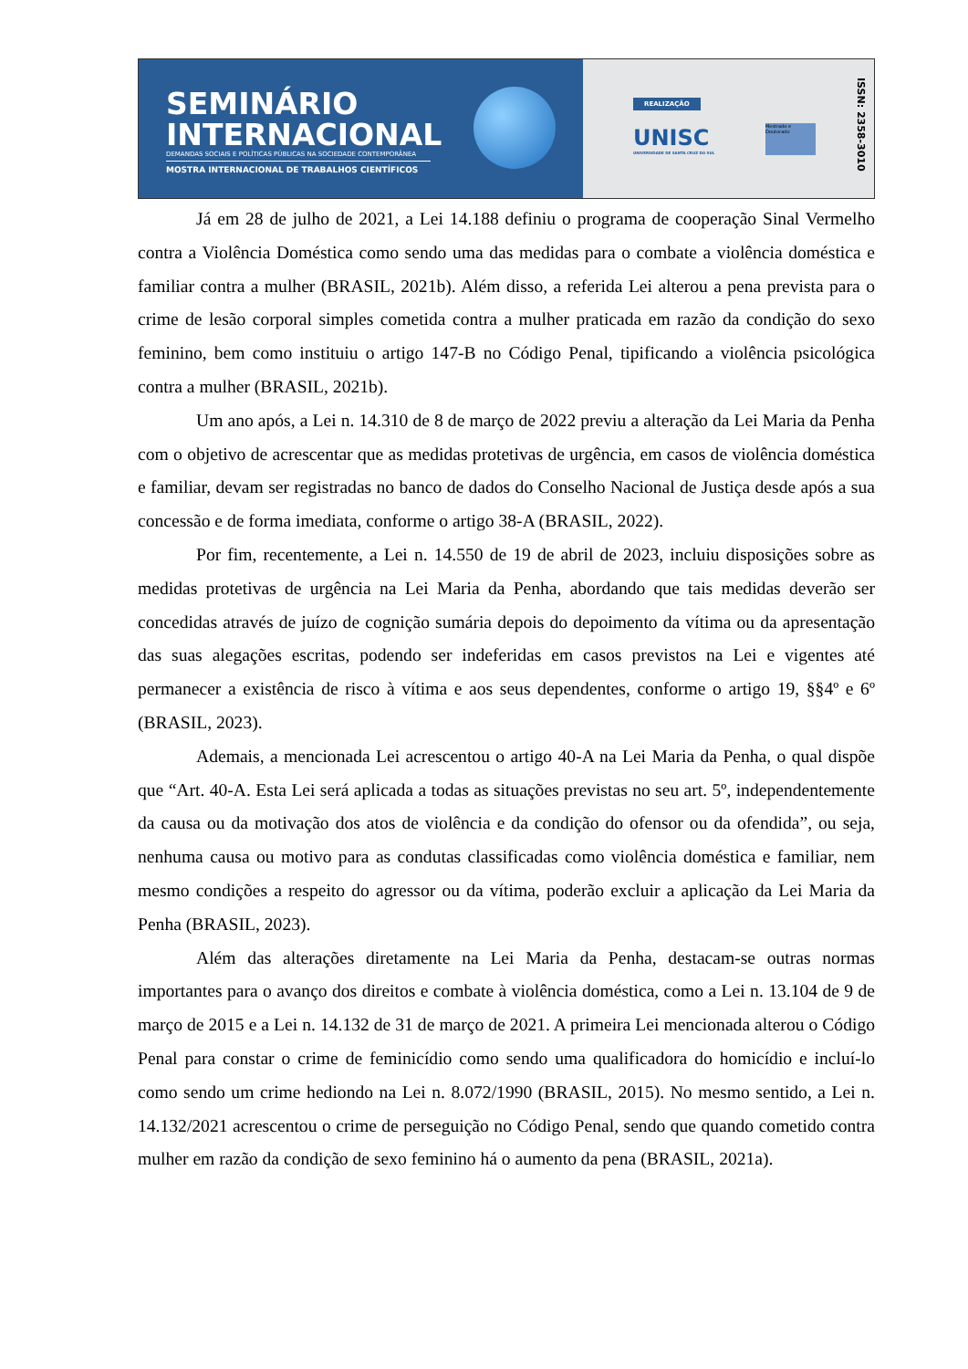SEMINÁRIO
INTERNACIONAL
DEMANDAS SOCIAIS E POLÍTICAS PÚBLICAS NA SOCIEDADE CONTEMPORÂNEA
MOSTRA INTERNACIONAL DE TRABALHOS CIENTÍFICOS
REALIZAÇÃO
UNISC
UNIVERSIDADE DE SANTA CRUZ DO SUL
Mestrado e Doutorado
ISSN: 2358-3010
Já em 28 de julho de 2021, a Lei 14.188 definiu o programa de cooperação Sinal Vermelho contra a Violência Doméstica como sendo uma das medidas para o combate a violência doméstica e familiar contra a mulher (BRASIL, 2021b). Além disso, a referida Lei alterou a pena prevista para o crime de lesão corporal simples cometida contra a mulher praticada em razão da condição do sexo feminino, bem como instituiu o artigo 147-B no Código Penal, tipificando a violência psicológica contra a mulher (BRASIL, 2021b).
Um ano após, a Lei n. 14.310 de 8 de março de 2022 previu a alteração da Lei Maria da Penha com o objetivo de acrescentar que as medidas protetivas de urgência, em casos de violência doméstica e familiar, devam ser registradas no banco de dados do Conselho Nacional de Justiça desde após a sua concessão e de forma imediata, conforme o artigo 38-A (BRASIL, 2022).
Por fim, recentemente, a Lei n. 14.550 de 19 de abril de 2023, incluiu disposições sobre as medidas protetivas de urgência na Lei Maria da Penha, abordando que tais medidas deverão ser concedidas através de juízo de cognição sumária depois do depoimento da vítima ou da apresentação das suas alegações escritas, podendo ser indeferidas em casos previstos na Lei e vigentes até permanecer a existência de risco à vítima e aos seus dependentes, conforme o artigo 19, §§4º e 6º (BRASIL, 2023).
Ademais, a mencionada Lei acrescentou o artigo 40-A na Lei Maria da Penha, o qual dispõe que “Art. 40-A. Esta Lei será aplicada a todas as situações previstas no seu art. 5º, independentemente da causa ou da motivação dos atos de violência e da condição do ofensor ou da ofendida”, ou seja, nenhuma causa ou motivo para as condutas classificadas como violência doméstica e familiar, nem mesmo condições a respeito do agressor ou da vítima, poderão excluir a aplicação da Lei Maria da Penha (BRASIL, 2023).
Além das alterações diretamente na Lei Maria da Penha, destacam-se outras normas importantes para o avanço dos direitos e combate à violência doméstica, como a Lei n. 13.104 de 9 de março de 2015 e a Lei n. 14.132 de 31 de março de 2021. A primeira Lei mencionada alterou o Código Penal para constar o crime de feminicídio como sendo uma qualificadora do homicídio e incluí-lo como sendo um crime hediondo na Lei n. 8.072/1990 (BRASIL, 2015). No mesmo sentido, a Lei n. 14.132/2021 acrescentou o crime de perseguição no Código Penal, sendo que quando cometido contra mulher em razão da condição de sexo feminino há o aumento da pena (BRASIL, 2021a).